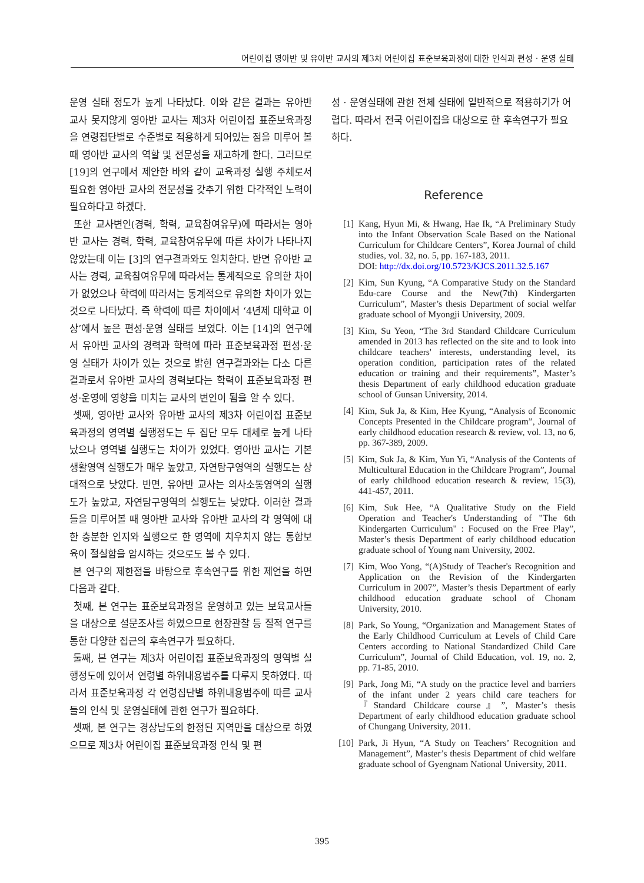어린이집 영아반 및 유아반 교사의 제3차 어린이집 표준보육과정에 대한 인식과 편성 · 운영 실태
운영 실태 정도가 높게 나타났다. 이와 같은 결과는 유아반 교사 못지않게 영아반 교사는 제3차 어린이집 표준보육과정을 연령집단별로 수준별로 적용하게 되어있는 점을 미루어 볼 때 영아반 교사의 역할 및 전문성을 재고하게 한다. 그러므로 [19]의 연구에서 제안한 바와 같이 교육과정 실행 주체로서 필요한 영아반 교사의 전문성을 갖추기 위한 다각적인 노력이 필요하다고 하겠다.
또한 교사변인(경력, 학력, 교육참여유무)에 따라서는 영아반 교사는 경력, 학력, 교육참여유무에 따른 차이가 나타나지 않았는데 이는 [3]의 연구결과와도 일치한다. 반면 유아반 교사는 경력, 교육참여유무에 따라서는 통계적으로 유의한 차이가 없었으나 학력에 따라서는 통계적으로 유의한 차이가 있는 것으로 나타났다. 즉 학력에 따른 차이에서 ‘4년제 대학교 이상’에서 높은 편성·운영 실태를 보였다. 이는 [14]의 연구에서 유아반 교사의 경력과 학력에 따라 표준보육과정 편성·운영 실태가 차이가 있는 것으로 밝힌 연구결과와는 다소 다른 결과로서 유아반 교사의 경력보다는 학력이 표준보육과정 편성·운영에 영향을 미치는 교사의 변인이 됨을 알 수 있다.
셋째, 영아반 교사와 유아반 교사의 제3차 어린이집 표준보육과정의 영역별 실행정도는 두 집단 모두 대체로 높게 나타났으나 영역별 실행도는 차이가 있었다. 영아반 교사는 기본생활영역 실행도가 매우 높았고, 자연탐구영역의 실행도는 상대적으로 낮았다. 반면, 유아반 교사는 의사소통영역의 실행도가 높았고, 자연탐구영역의 실행도는 낮았다. 이러한 결과들을 미루어볼 때 영아반 교사와 유아반 교사의 각 영역에 대한 충분한 인지와 실행으로 한 영역에 치우치지 않는 통합보육이 절실함을 암시하는 것으로도 볼 수 있다.
본 연구의 제한점을 바탕으로 후속연구를 위한 제언을 하면 다음과 같다.
첫째, 본 연구는 표준보육과정을 운영하고 있는 보육교사들을 대상으로 설문조사를 하였으므로 현장관찰 등 질적 연구를 통한 다양한 접근의 후속연구가 필요하다.
둘째, 본 연구는 제3차 어린이집 표준보육과정의 영역별 실행정도에 있어서 연령별 하위내용범주를 다루지 못하였다. 따라서 표준보육과정 각 연령집단별 하위내용범주에 따른 교사들의 인식 및 운영실태에 관한 연구가 필요하다.
셋째, 본 연구는 경상남도의 한정된 지역만을 대상으로 하였으므로 제3차 어린이집 표준보육과정 인식 및 편
성 · 운영실태에 관한 전체 실태에 일반적으로 적용하기가 어렵다. 따라서 전국 어린이집을 대상으로 한 후속연구가 필요하다.
Reference
[1] Kang, Hyun Mi, & Hwang, Hae Ik, “A Preliminary Study into the Infant Observation Scale Based on the National Curriculum for Childcare Centers”, Korea Journal of child studies, vol. 32, no. 5, pp. 167-183, 2011.
DOI: http://dx.doi.org/10.5723/KJCS.2011.32.5.167
[2] Kim, Sun Kyung, “A Comparative Study on the Standard Edu-care Course and the New(7th) Kindergarten Curriculum”, Master’s thesis Department of social welfar graduate school of Myongji University, 2009.
[3] Kim, Su Yeon, “The 3rd Standard Childcare Curriculum amended in 2013 has reflected on the site and to look into childcare teachers' interests, understanding level, its operation condition, participation rates of the related education or training and their requirements”, Master’s thesis Department of early childhood education graduate school of Gunsan University, 2014.
[4] Kim, Suk Ja, & Kim, Hee Kyung, “Analysis of Economic Concepts Presented in the Childcare program”, Journal of early childhood education research & review, vol. 13, no 6, pp. 367-389, 2009.
[5] Kim, Suk Ja, & Kim, Yun Yi, “Analysis of the Contents of Multicultural Education in the Childcare Program”, Journal of early childhood education research & review, 15(3), 441-457, 2011.
[6] Kim, Suk Hee, “A Qualitative Study on the Field Operation and Teacher's Understanding of "The 6th Kindergarten Curriculum" : Focused on the Free Play”, Master’s thesis Department of early childhood education graduate school of Young nam University, 2002.
[7] Kim, Woo Yong, “(A)Study of Teacher's Recognition and Application on the Revision of the Kindergarten Curriculum in 2007”, Master’s thesis Department of early childhood education graduate school of Chonam University, 2010.
[8] Park, So Young, “Organization and Management States of the Early Childhood Curriculum at Levels of Child Care Centers according to National Standardized Child Care Curriculum”, Journal of Child Education, vol. 19, no. 2, pp. 71-85, 2010.
[9] Park, Jong Mi, “A study on the practice level and barriers of the infant under 2 years child care teachers for 『Standard Childcare course』”, Master’s thesis Department of early childhood education graduate school of Chungang University, 2011.
[10] Park, Ji Hyun, “A Study on Teachers’ Recognition and Management”, Master’s thesis Department of chid welfare graduate school of Gyengnam National University, 2011.
395